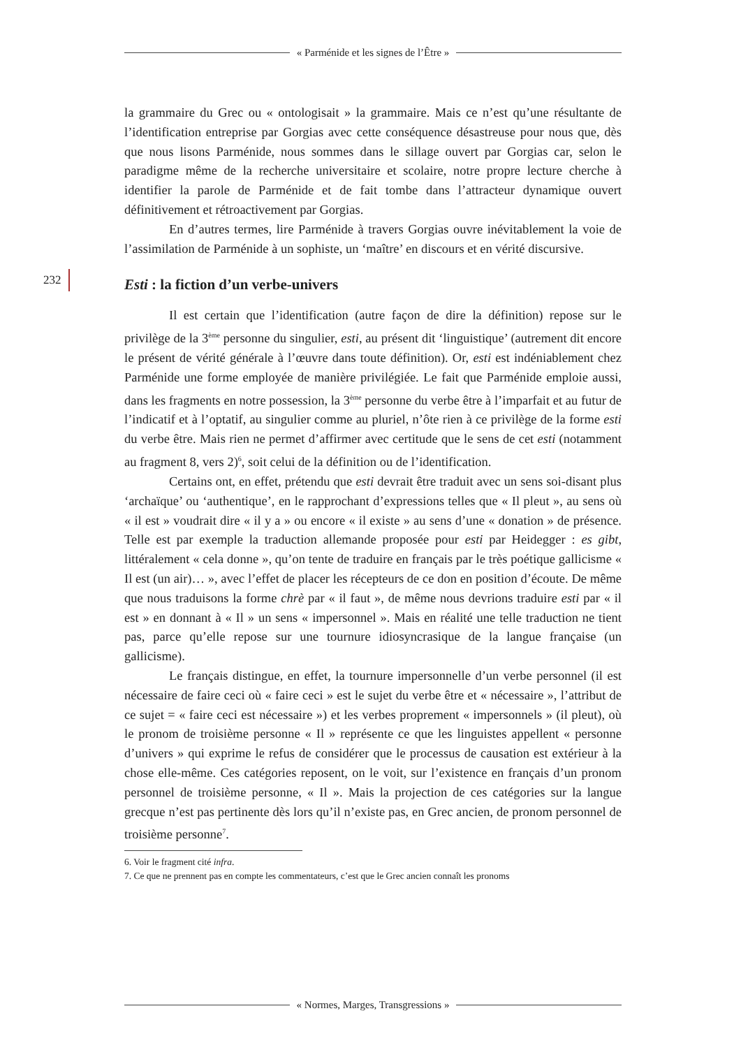« Parménide et les signes de l’Être »
232
la grammaire du Grec ou « ontologisait » la grammaire. Mais ce n’est qu’une résultante de l’identification entreprise par Gorgias avec cette conséquence désastreuse pour nous que, dès que nous lisons Parménide, nous sommes dans le sillage ouvert par Gorgias car, selon le paradigme même de la recherche universitaire et scolaire, notre propre lecture cherche à identifier la parole de Parménide et de fait tombe dans l’attracteur dynamique ouvert définitivement et rétroactivement par Gorgias.
En d’autres termes, lire Parménide à travers Gorgias ouvre inévitablement la voie de l’assimilation de Parménide à un sophiste, un ‘maître’ en discours et en vérité discursive.
Esti : la fiction d’un verbe-univers
Il est certain que l’identification (autre façon de dire la définition) repose sur le privilège de la 3<sup>ème</sup> personne du singulier, esti, au présent dit ‘linguistique’ (autrement dit encore le présent de vérité générale à l’œuvre dans toute définition). Or, esti est indéniablement chez Parménide une forme employée de manière privilégiée. Le fait que Parménide emploie aussi, dans les fragments en notre possession, la 3<sup>ème</sup> personne du verbe être à l’imparfait et au futur de l’indicatif et à l’optatif, au singulier comme au pluriel, n’ôte rien à ce privilège de la forme esti du verbe être. Mais rien ne permet d’affirmer avec certitude que le sens de cet esti (notamment au fragment 8, vers 2)<sup>6</sup>, soit celui de la définition ou de l’identification.
Certains ont, en effet, prétendu que esti devrait être traduit avec un sens soi-disant plus ‘archaïque’ ou ‘authentique’, en le rapprochant d’expressions telles que « Il pleut », au sens où « il est » voudrait dire « il y a » ou encore « il existe » au sens d’une « donation » de présence. Telle est par exemple la traduction allemande proposée pour esti par Heidegger : es gibt, littéralement « cela donne », qu’on tente de traduire en français par le très poétique gallicisme « Il est (un air)… », avec l’effet de placer les récepteurs de ce don en position d’écoute. De même que nous traduisons la forme chrè par « il faut », de même nous devrions traduire esti par « il est » en donnant à « Il » un sens « impersonnel ». Mais en réalité une telle traduction ne tient pas, parce qu’elle repose sur une tournure idiosyncrasique de la langue française (un gallicisme).
Le français distingue, en effet, la tournure impersonnelle d’un verbe personnel (il est nécessaire de faire ceci où « faire ceci » est le sujet du verbe être et « nécessaire », l’attribut de ce sujet = « faire ceci est nécessaire ») et les verbes proprement « impersonnels » (il pleut), où le pronom de troisième personne « Il » représente ce que les linguistes appellent « personne d’univers » qui exprime le refus de considérer que le processus de causation est extérieur à la chose elle-même. Ces catégories reposent, on le voit, sur l’existence en français d’un pronom personnel de troisième personne, « Il ». Mais la projection de ces catégories sur la langue grecque n’est pas pertinente dès lors qu’il n’existe pas, en Grec ancien, de pronom personnel de troisième personne<sup>7</sup>.
6. Voir le fragment cité infra.
7. Ce que ne prennent pas en compte les commentateurs, c’est que le Grec ancien connaît les pronoms
« Normes, Marges, Transgressions »